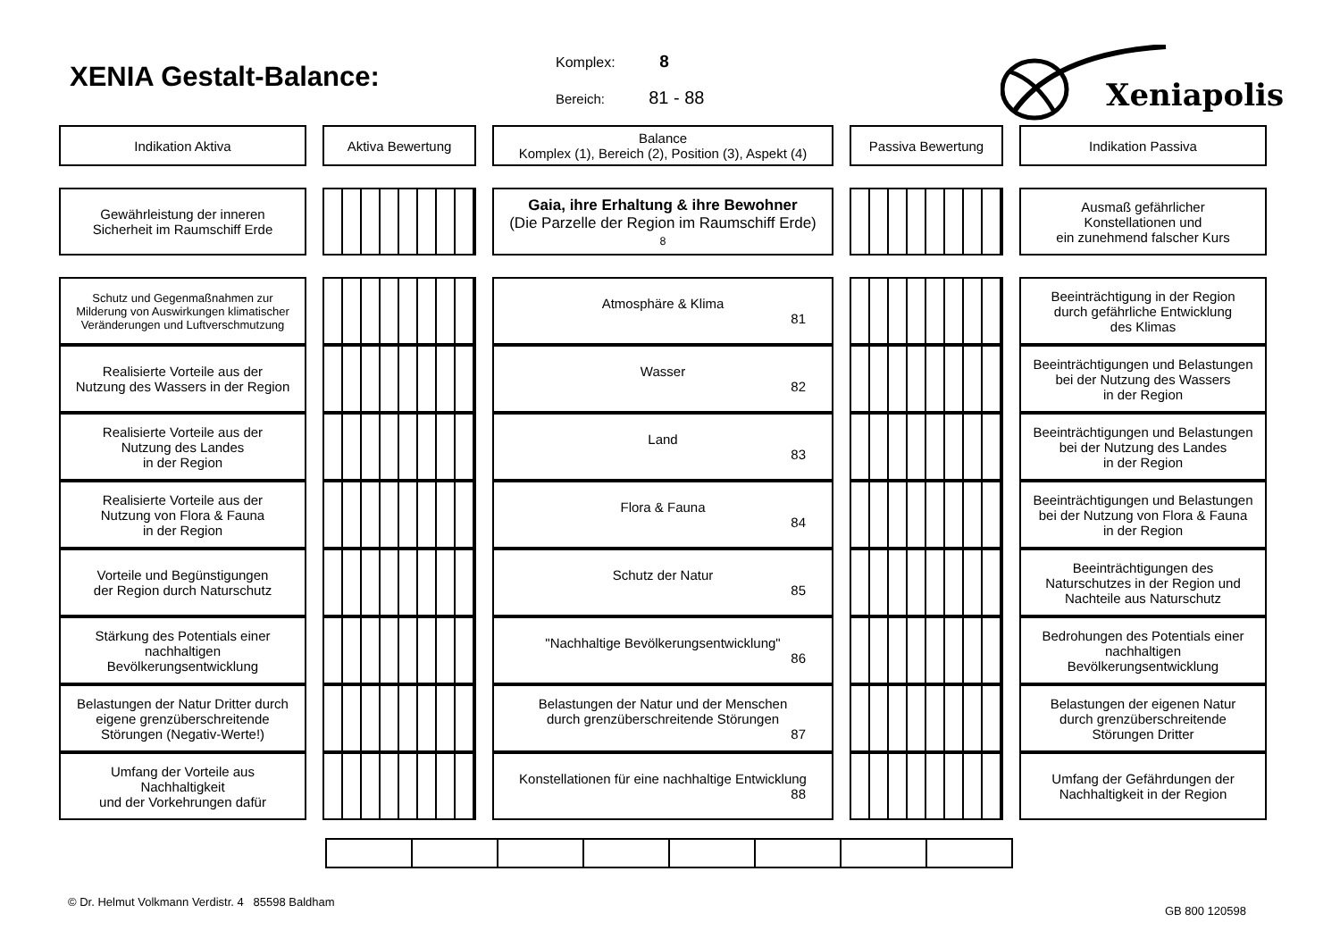XENIA Gestalt-Balance:
Komplex: 8
Bereich: 81 - 88
Xeniapolis
| Indikation Aktiva | | Aktiva Bewertung | | Balance Komplex (1), Bereich (2), Position (3), Aspekt (4) | | Passiva Bewertung | | Indikation Passiva |
| Gewährleistung der inneren Sicherheit im Raumschiff Erde | | | | Gaia, ihre Erhaltung & ihre Bewohner (Die Parzelle der Region im Raumschiff Erde) 8 | | | | Ausmaß gefährlicher Konstellationen und ein zunehmend falscher Kurs |
| Schutz und Gegenmaßnahmen zur Milderung von Auswirkungen klimatischer Veränderungen und Luftverschmutzung | | | | Atmosphäre & Klima 81 | | | | Beeinträchtigung in der Region durch gefährliche Entwicklung des Klimas |
| Realisierte Vorteile aus der Nutzung des Wassers in der Region | | | | Wasser 82 | | | | Beeinträchtigungen und Belastungen bei der Nutzung des Wassers in der Region |
| Realisierte Vorteile aus der Nutzung des Landes in der Region | | | | Land 83 | | | | Beeinträchtigungen und Belastungen bei der Nutzung des Landes in der Region |
| Realisierte Vorteile aus der Nutzung von Flora & Fauna in der Region | | | | Flora & Fauna 84 | | | | Beeinträchtigungen und Belastungen bei der Nutzung von Flora & Fauna in der Region |
| Vorteile und Begünstigungen der Region durch Naturschutz | | | | Schutz der Natur 85 | | | | Beeinträchtigungen des Naturschutzes in der Region und Nachteile aus Naturschutz |
| Stärkung des Potentials einer nachhaltigen Bevölkerungsentwicklung | | | | "Nachhaltige Bevölkerungsentwicklung" 86 | | | | Bedrohungen des Potentials einer nachhaltigen Bevölkerungsentwicklung |
| Belastungen der Natur Dritter durch eigene grenzüberschreitende Störungen (Negativ-Werte!) | | | | Belastungen der Natur und der Menschen durch grenzüberschreitende Störungen 87 | | | | Belastungen der eigenen Natur durch grenzüberschreitende Störungen Dritter |
| Umfang der Vorteile aus Nachhaltigkeit und der Vorkehrungen dafür | | | | Konstellationen für eine nachhaltige Entwicklung 88 | | | | Umfang der Gefährdungen der Nachhaltigkeit in der Region |
© Dr. Helmut Volkmann Verdistr. 4 85598 Baldham GB 800 120598